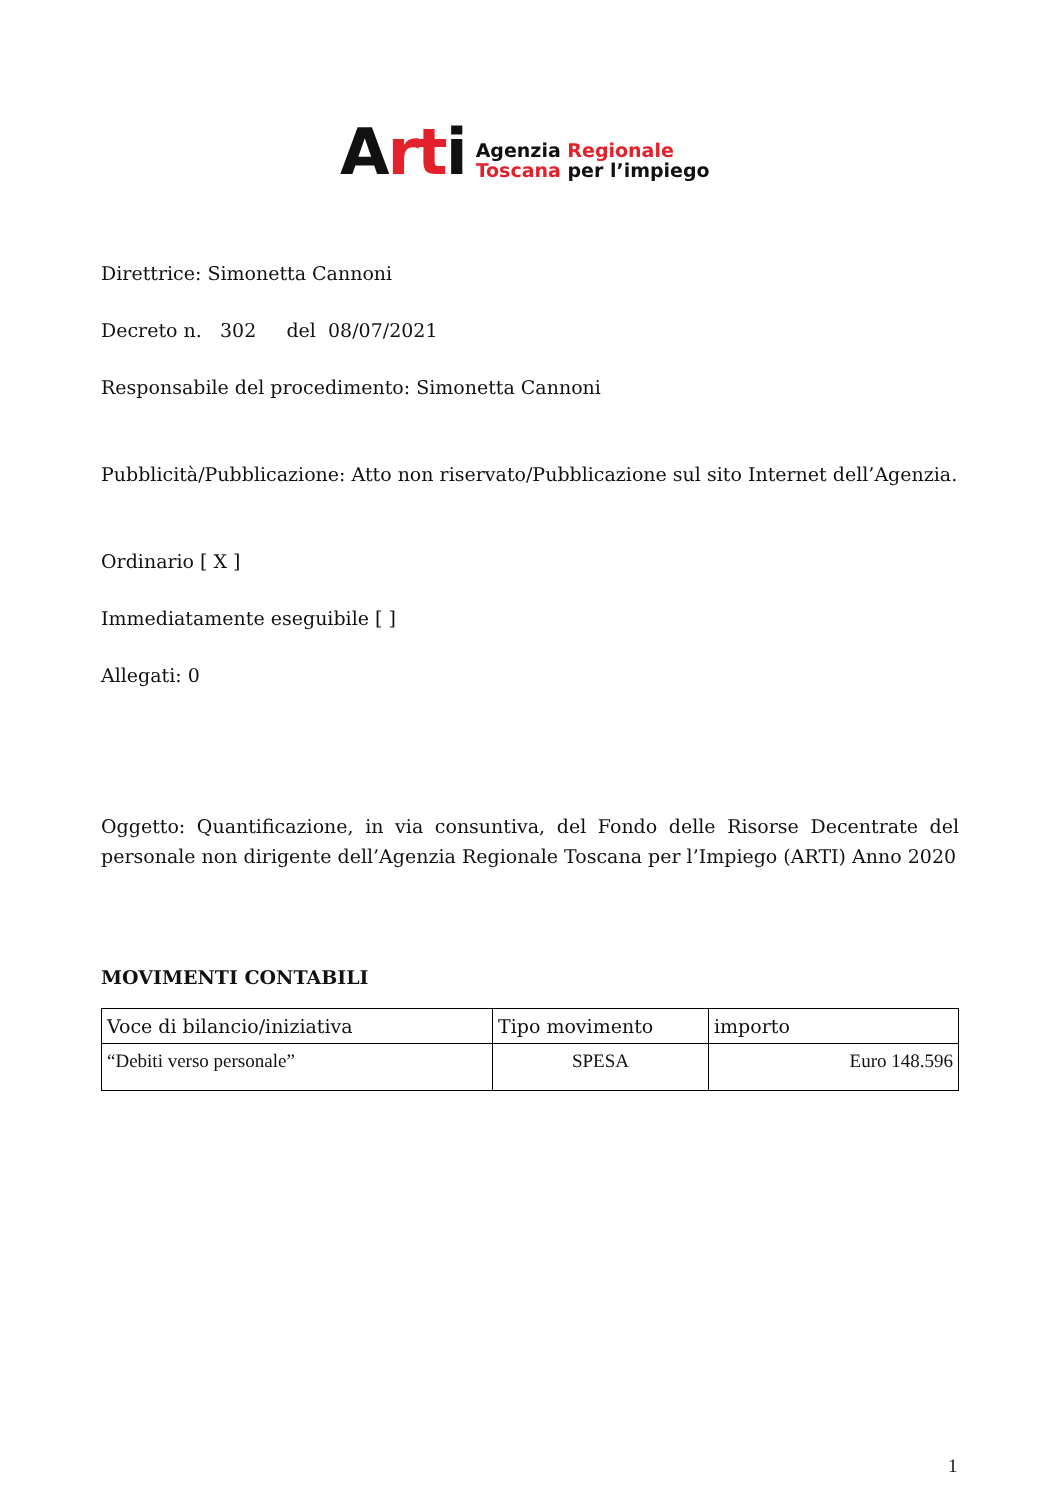Arti
Agenzia Regionale
Toscana per l’impiego
Direttrice: Simonetta Cannoni
Decreto n. 302 del 08/07/2021
Responsabile del procedimento: Simonetta Cannoni
Pubblicità/Pubblicazione: Atto non riservato/Pubblicazione sul sito Internet dell’Agenzia.
Ordinario [ X ]
Immediatamente eseguibile [ ]
Allegati: 0
Oggetto: Quantificazione, in via consuntiva, del Fondo delle Risorse Decentrate del personale non dirigente dell’Agenzia Regionale Toscana per l’Impiego (ARTI) Anno 2020
MOVIMENTI CONTABILI
| Voce di bilancio/iniziativa | Tipo movimento | importo |
| “Debiti verso personale” | SPESA | Euro 148.596 |
1